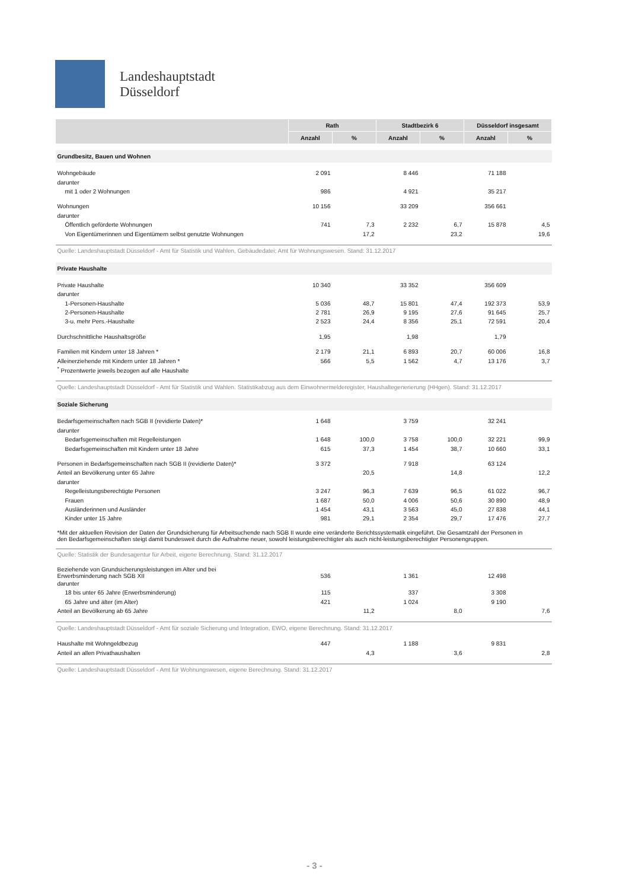Landeshauptstadt
Düsseldorf
| | Rath | | Stadtbezirk 6 | | Düsseldorf insgesamt | |
| --- | --- | --- | --- | --- | --- | --- |
| | Anzahl | % | Anzahl | % | Anzahl | % |
| Grundbesitz, Bauen und Wohnen | | | | | | |
| Wohngebäude | 2 091 | | 8 446 | | 71 188 | |
| darunter | | | | | | |
| mit 1 oder 2 Wohnungen | 986 | | 4 921 | | 35 217 | |
| Wohnungen | 10 156 | | 33 209 | | 356 661 | |
| darunter | | | | | | |
| Öffentlich geförderte Wohnungen | 741 | 7,3 | 2 232 | 6,7 | 15 878 | 4,5 |
| Von Eigentümerinnen und Eigentümern selbst genutzte Wohnungen | | 17,2 | | 23,2 | | 19,6 |
| Quelle: Landeshauptstadt Düsseldorf - Amt für Statistik und Wahlen, Gebäudedatei; Amt für Wohnungswesen. Stand: 31.12.2017 | | | | | | |
| Private Haushalte | | | | | | |
| Private Haushalte | 10 340 | | 33 352 | | 356 609 | |
| darunter | | | | | | |
| 1-Personen-Haushalte | 5 036 | 48,7 | 15 801 | 47,4 | 192 373 | 53,9 |
| 2-Personen-Haushalte | 2 781 | 26,9 | 9 195 | 27,6 | 91 645 | 25,7 |
| 3-u. mehr Pers.-Haushalte | 2 523 | 24,4 | 8 356 | 25,1 | 72 591 | 20,4 |
| Durchschnittliche Haushaltsgröße | 1,95 | | 1,98 | | 1,79 | |
| Familien mit Kindern unter 18 Jahren * | 2 179 | 21,1 | 6 893 | 20,7 | 60 006 | 16,8 |
| Alleinerziehende mit Kindern unter 18 Jahren * | 566 | 5,5 | 1 562 | 4,7 | 13 176 | 3,7 |
| <sup>*</sup> Prozentwerte jeweils bezogen auf alle Haushalte | | | | | | |
| Quelle: Landeshauptstadt Düsseldorf - Amt für Statistik und Wahlen. Statistikabzug aus dem Einwohnermelderegister, Haushaltegenerierung (HHgen). Stand: 31.12.2017 | | | | | | |
| Soziale Sicherung | | | | | | |
| Bedarfsgemeinschaften nach SGB II (revidierte Daten)* | 1 648 | | 3 759 | | 32 241 | |
| darunter | | | | | | |
| Bedarfsgemeinschaften mit Regelleistungen | 1 648 | 100,0 | 3 758 | 100,0 | 32 221 | 99,9 |
| Bedarfsgemeinschaften mit Kindern unter 18 Jahre | 615 | 37,3 | 1 454 | 38,7 | 10 660 | 33,1 |
| Personen in Bedarfsgemeinschaften nach SGB II (revidierte Daten)* | 3 372 | | 7 918 | | 63 124 | |
| Anteil an Bevölkerung unter 65 Jahre | | 20,5 | | 14,8 | | 12,2 |
| darunter | | | | | | |
| Regelleistungsberechtigte Personen | 3 247 | 96,3 | 7 639 | 96,5 | 61 022 | 96,7 |
| Frauen | 1 687 | 50,0 | 4 006 | 50,6 | 30 890 | 48,9 |
| Ausländerinnen und Ausländer | 1 454 | 43,1 | 3 563 | 45,0 | 27 838 | 44,1 |
| Kinder unter 15 Jahre | 981 | 29,1 | 2 354 | 29,7 | 17 476 | 27,7 |
| *Mit der aktuellen Revision der Daten der Grundsicherung für Arbeitsuchende nach SGB II wurde eine veränderte Berichtssystematik eingeführt. Die Gesamtzahl der Personen in den Bedarfsgemeinschaften steigt damit bundesweit durch die Aufnahme neuer, sowohl leistungsberechtigter als auch nicht-leistungsberechtigter Personengruppen. | | | | | | |
| Quelle: Statistik der Bundesagentur für Arbeit, eigene Berechnung. Stand: 31.12.2017 | | | | | | |
| Beziehende von Grundsicherungsleistungen im Alter und bei Erwerbsminderung nach SGB XII | 536 | | 1 361 | | 12 498 | |
| darunter | | | | | | |
| 18 bis unter 65 Jahre (Erwerbsminderung) | 115 | | 337 | | 3 308 | |
| 65 Jahre und älter (im Alter) | 421 | | 1 024 | | 9 190 | |
| Anteil an Bevölkerung ab 65 Jahre | | 11,2 | | 8,0 | | 7,6 |
| Quelle: Landeshauptstadt Düsseldorf - Amt für soziale Sicherung und Integration, EWO, eigene Berechnung. Stand: 31.12.2017 | | | | | | |
| Haushalte mit Wohngeldbezug | 447 | | 1 188 | | 9 831 | |
| Anteil an allen Privathaushalten | | 4,3 | | 3,6 | | 2,8 |
| Quelle: Landeshauptstadt Düsseldorf - Amt für Wohnungswesen, eigene Berechnung. Stand: 31.12.2017 | | | | | | |
- 3 -